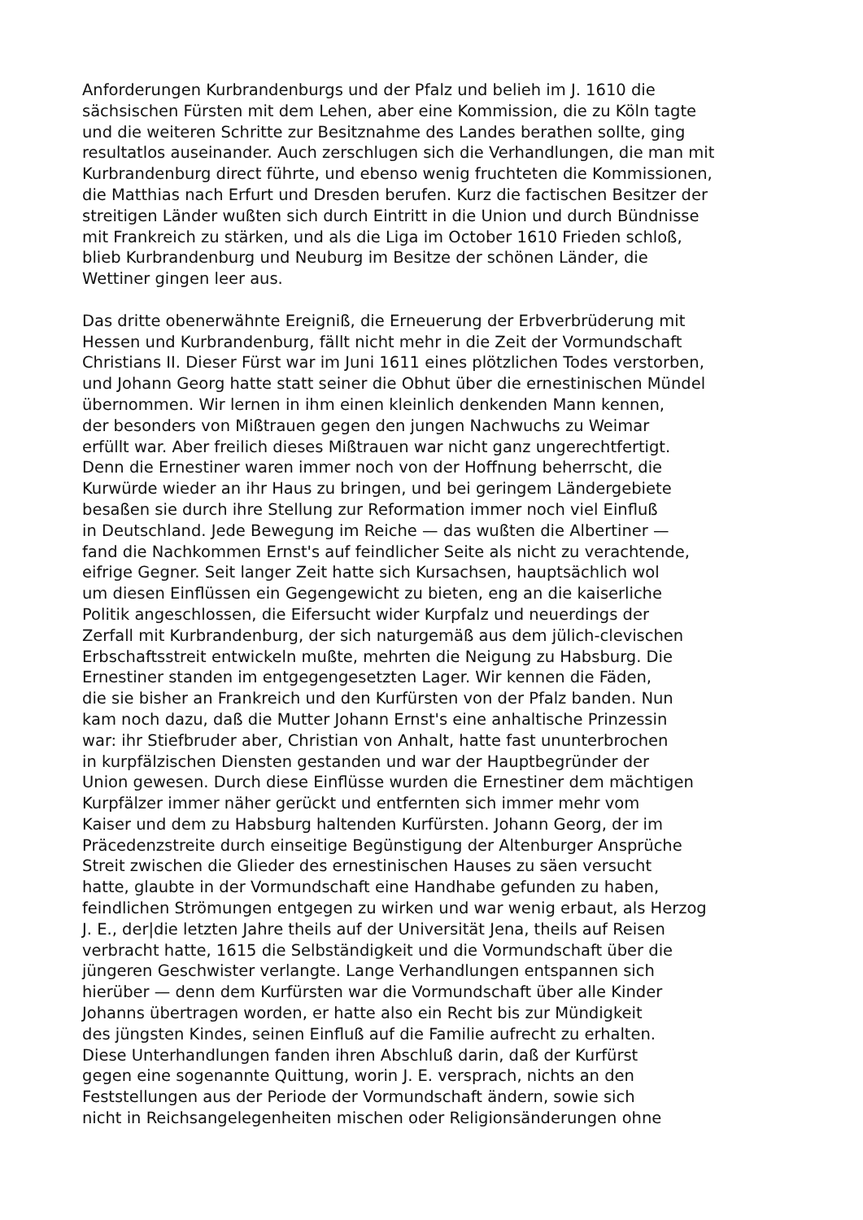Anforderungen Kurbrandenburgs und der Pfalz und belieh im J. 1610 die
sächsischen Fürsten mit dem Lehen, aber eine Kommission, die zu Köln tagte
und die weiteren Schritte zur Besitznahme des Landes berathen sollte, ging
resultatlos auseinander. Auch zerschlugen sich die Verhandlungen, die man mit
Kurbrandenburg direct führte, und ebenso wenig fruchteten die Kommissionen,
die Matthias nach Erfurt und Dresden berufen. Kurz die factischen Besitzer der
streitigen Länder wußten sich durch Eintritt in die Union und durch Bündnisse
mit Frankreich zu stärken, und als die Liga im October 1610 Frieden schloß,
blieb Kurbrandenburg und Neuburg im Besitze der schönen Länder, die
Wettiner gingen leer aus.
Das dritte obenerwähnte Ereigniß, die Erneuerung der Erbverbrüderung mit
Hessen und Kurbrandenburg, fällt nicht mehr in die Zeit der Vormundschaft
Christians II. Dieser Fürst war im Juni 1611 eines plötzlichen Todes verstorben,
und Johann Georg hatte statt seiner die Obhut über die ernestinischen Mündel
übernommen. Wir lernen in ihm einen kleinlich denkenden Mann kennen,
der besonders von Mißtrauen gegen den jungen Nachwuchs zu Weimar
erfüllt war. Aber freilich dieses Mißtrauen war nicht ganz ungerechtfertigt.
Denn die Ernestiner waren immer noch von der Hoffnung beherrscht, die
Kurwürde wieder an ihr Haus zu bringen, und bei geringem Ländergebiete
besaßen sie durch ihre Stellung zur Reformation immer noch viel Einfluß
in Deutschland. Jede Bewegung im Reiche — das wußten die Albertiner —
fand die Nachkommen Ernst's auf feindlicher Seite als nicht zu verachtende,
eifrige Gegner. Seit langer Zeit hatte sich Kursachsen, hauptsächlich wol
um diesen Einflüssen ein Gegengewicht zu bieten, eng an die kaiserliche
Politik angeschlossen, die Eifersucht wider Kurpfalz und neuerdings der
Zerfall mit Kurbrandenburg, der sich naturgemäß aus dem jülich-clevischen
Erbschaftsstreit entwickeln mußte, mehrten die Neigung zu Habsburg. Die
Ernestiner standen im entgegengesetzten Lager. Wir kennen die Fäden,
die sie bisher an Frankreich und den Kurfürsten von der Pfalz banden. Nun
kam noch dazu, daß die Mutter Johann Ernst's eine anhaltische Prinzessin
war: ihr Stiefbruder aber, Christian von Anhalt, hatte fast ununterbrochen
in kurpfälzischen Diensten gestanden und war der Hauptbegründer der
Union gewesen. Durch diese Einflüsse wurden die Ernestiner dem mächtigen
Kurpfälzer immer näher gerückt und entfernten sich immer mehr vom
Kaiser und dem zu Habsburg haltenden Kurfürsten. Johann Georg, der im
Präcedenzstreite durch einseitige Begünstigung der Altenburger Ansprüche
Streit zwischen die Glieder des ernestinischen Hauses zu säen versucht
hatte, glaubte in der Vormundschaft eine Handhabe gefunden zu haben,
feindlichen Strömungen entgegen zu wirken und war wenig erbaut, als Herzog
J. E., der|die letzten Jahre theils auf der Universität Jena, theils auf Reisen
verbracht hatte, 1615 die Selbständigkeit und die Vormundschaft über die
jüngeren Geschwister verlangte. Lange Verhandlungen entspannen sich
hierüber — denn dem Kurfürsten war die Vormundschaft über alle Kinder
Johanns übertragen worden, er hatte also ein Recht bis zur Mündigkeit
des jüngsten Kindes, seinen Einfluß auf die Familie aufrecht zu erhalten.
Diese Unterhandlungen fanden ihren Abschluß darin, daß der Kurfürst
gegen eine sogenannte Quittung, worin J. E. versprach, nichts an den
Feststellungen aus der Periode der Vormundschaft ändern, sowie sich
nicht in Reichsangelegenheiten mischen oder Religionsänderungen ohne